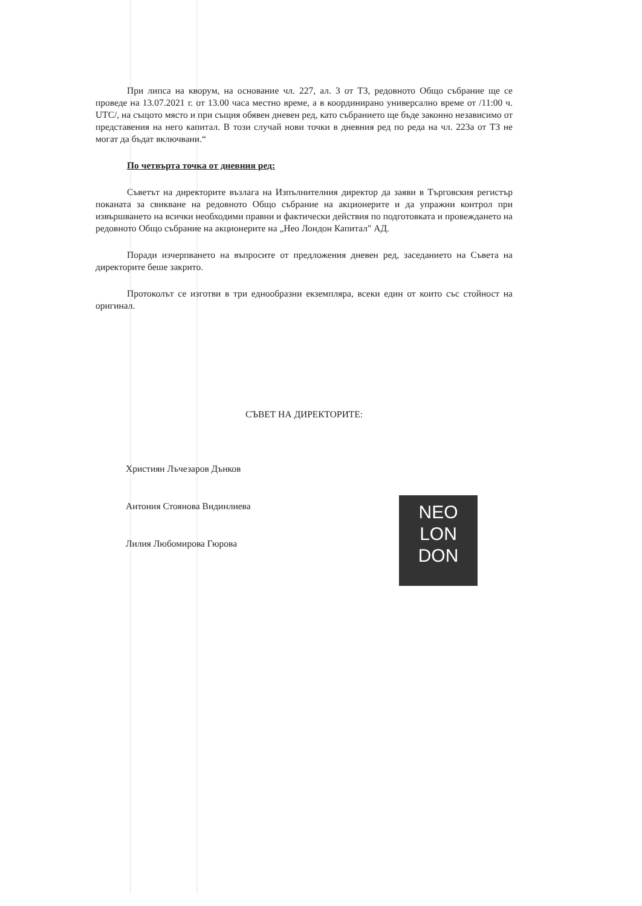При липса на кворум, на основание чл. 227, ал. 3 от ТЗ, редовното Общо събрание ще се проведе на 13.07.2021 г. от 13.00 часа местно време, а в координирано универсално време от /11:00 ч. UTC/, на същото място и при същия обявен дневен ред, като събранието ще бъде законно независимо от представения на него капитал. В този случай нови точки в дневния ред по реда на чл. 223а от ТЗ не могат да бъдат включвани.“
По четвърта точка от дневния ред:
Съветът на директорите възлага на Изпълнителния директор да заяви в Търговския регистър поканата за свикване на редовното Общо събрание на акционерите и да упражни контрол при извършването на всички необходими правни и фактически действия по подготовката и провеждането на редовното Общо събрание на акционерите на „Нео Лондон Капитал" АД.
Поради изчерпването на въпросите от предложения дневен ред, заседанието на Съвета на директорите беше закрито.
Протоколът се изготви в три еднообразни екземпляра, всеки един от които със стойност на оригинал.
СЪВЕТ НА ДИРЕКТОРИТЕ:
Християн Лъчезаров Дънков
Антония Стоянова Видинлиева
Лилия Любомирова Гюрова
NEO
LON
DON